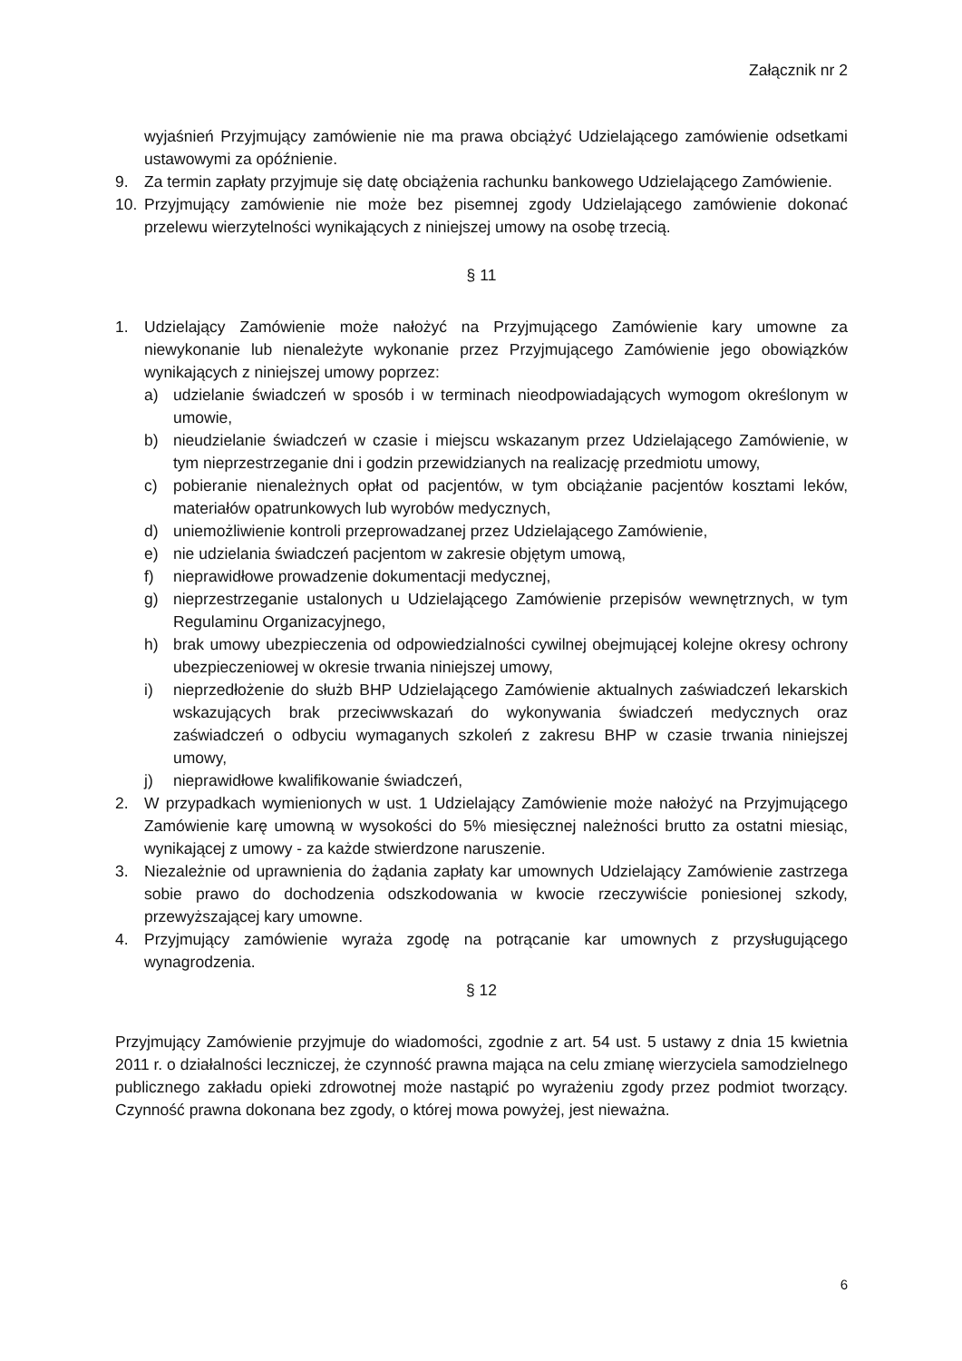Załącznik nr 2
wyjaśnień Przyjmujący zamówienie nie ma prawa obciążyć Udzielającego zamówienie odsetkami ustawowymi za opóźnienie.
9. Za termin zapłaty przyjmuje się datę obciążenia rachunku bankowego Udzielającego Zamówienie.
10. Przyjmujący zamówienie nie może bez pisemnej zgody Udzielającego zamówienie dokonać przelewu wierzytelności wynikających z niniejszej umowy na osobę trzecią.
§ 11
1. Udzielający Zamówienie może nałożyć na Przyjmującego Zamówienie kary umowne za niewykonanie lub nienależyte wykonanie przez Przyjmującego Zamówienie jego obowiązków wynikających z niniejszej umowy poprzez:
a) udzielanie świadczeń w sposób i w terminach nieodpowiadających wymogom określonym w umowie,
b) nieudzielanie świadczeń w czasie i miejscu wskazanym przez Udzielającego Zamówienie, w tym nieprzestrzeganie dni i godzin przewidzianych na realizację przedmiotu umowy,
c) pobieranie nienależnych opłat od pacjentów, w tym obciążanie pacjentów kosztami leków, materiałów opatrunkowych lub wyrobów medycznych,
d) uniemożliwienie kontroli przeprowadzanej przez Udzielającego Zamówienie,
e) nie udzielania świadczeń pacjentom w zakresie objętym umową,
f) nieprawidłowe prowadzenie dokumentacji medycznej,
g) nieprzestrzeganie ustalonych u Udzielającego Zamówienie przepisów wewnętrznych, w tym Regulaminu Organizacyjnego,
h) brak umowy ubezpieczenia od odpowiedzialności cywilnej obejmującej kolejne okresy ochrony ubezpieczeniowej w okresie trwania niniejszej umowy,
i) nieprzedłożenie do służb BHP Udzielającego Zamówienie aktualnych zaświadczeń lekarskich wskazujących brak przeciwwskazań do wykonywania świadczeń medycznych oraz zaświadczeń o odbyciu wymaganych szkoleń z zakresu BHP w czasie trwania niniejszej umowy,
j) nieprawidłowe kwalifikowanie świadczeń,
2. W przypadkach wymienionych w ust. 1 Udzielający Zamówienie może nałożyć na Przyjmującego Zamówienie karę umowną w wysokości do 5% miesięcznej należności brutto za ostatni miesiąc, wynikającej z umowy - za każde stwierdzone naruszenie.
3. Niezależnie od uprawnienia do żądania zapłaty kar umownych Udzielający Zamówienie zastrzega sobie prawo do dochodzenia odszkodowania w kwocie rzeczywiście poniesionej szkody, przewyższającej kary umowne.
4. Przyjmujący zamówienie wyraża zgodę na potrącanie kar umownych z przysługującego wynagrodzenia.
§ 12
Przyjmujący Zamówienie przyjmuje do wiadomości, zgodnie z art. 54 ust. 5 ustawy z dnia 15 kwietnia 2011 r. o działalności leczniczej, że czynność prawna mająca na celu zmianę wierzyciela samodzielnego publicznego zakładu opieki zdrowotnej może nastąpić po wyrażeniu zgody przez podmiot tworzący. Czynność prawna dokonana bez zgody, o której mowa powyżej, jest nieważna.
6